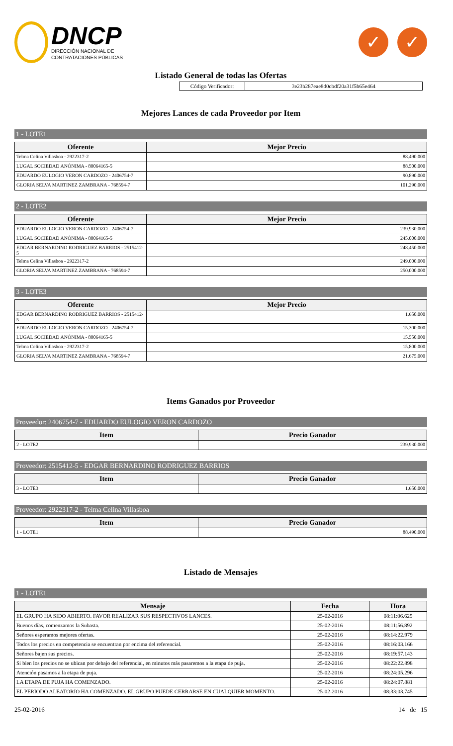DNCP
DIRECCIÓN NACIONAL DE
CONTRATACIONES PÚBLICAS
✓ ✓
Listado General de todas las Ofertas
| Código Verificador: | 3e23b287eae8d0cbdf20a31f5b65e464 |
Mejores Lances de cada Proveedor por Item
1 - LOTE1
| Oferente | Mejor Precio |
| --- | --- |
| Telma Celina Villasboa - 2922317-2 | 88.490.000 |
| LUGAL SOCIEDAD ANÓNIMA - 80064165-5 | 88.500.000 |
| EDUARDO EULOGIO VERON CARDOZO - 2406754-7 | 90.890.000 |
| GLORIA SELVA MARTINEZ ZAMBRANA - 768594-7 | 101.290.000 |
2 - LOTE2
| Oferente | Mejor Precio |
| --- | --- |
| EDUARDO EULOGIO VERON CARDOZO - 2406754-7 | 239.930.000 |
| LUGAL SOCIEDAD ANÓNIMA - 80064165-5 | 245.000.000 |
| EDGAR BERNARDINO RODRIGUEZ BARRIOS - 2515412-5 | 248.450.000 |
| Telma Celina Villasboa - 2922317-2 | 249.000.000 |
| GLORIA SELVA MARTINEZ ZAMBRANA - 768594-7 | 250.000.000 |
3 - LOTE3
| Oferente | Mejor Precio |
| --- | --- |
| EDGAR BERNARDINO RODRIGUEZ BARRIOS - 2515412-5 | 1.650.000 |
| EDUARDO EULOGIO VERON CARDOZO - 2406754-7 | 15.300.000 |
| LUGAL SOCIEDAD ANÓNIMA - 80064165-5 | 15.550.000 |
| Telma Celina Villasboa - 2922317-2 | 15.800.000 |
| GLORIA SELVA MARTINEZ ZAMBRANA - 768594-7 | 21.675.000 |
Items Ganados por Proveedor
Proveedor: 2406754-7 - EDUARDO EULOGIO VERON CARDOZO
| Item | Precio Ganador |
| --- | --- |
| 2 - LOTE2 | 239.930.000 |
Proveedor: 2515412-5 - EDGAR BERNARDINO RODRIGUEZ BARRIOS
| Item | Precio Ganador |
| --- | --- |
| 3 - LOTE3 | 1.650.000 |
Proveedor: 2922317-2 - Telma Celina Villasboa
| Item | Precio Ganador |
| --- | --- |
| 1 - LOTE1 | 88.490.000 |
Listado de Mensajes
1 - LOTE1
| Mensaje | Fecha | Hora |
| --- | --- | --- |
| EL GRUPO HA SIDO ABIERTO. FAVOR REALIZAR SUS RESPECTIVOS LANCES. | 25-02-2016 | 08:11:06.625 |
| Buenos días, comenzamos la Subasta. | 25-02-2016 | 08:11:56.892 |
| Señores esperamos mejores ofertas. | 25-02-2016 | 08:14:22.979 |
| Todos los precios en competencia se encuentran por encima del referencial. | 25-02-2016 | 08:16:03.166 |
| Señores bajen sus precios. | 25-02-2016 | 08:19:57.143 |
| Si bien los precios no se ubican por debajo del referencial, en minutos más pasaremos a la etapa de puja. | 25-02-2016 | 08:22:22.898 |
| Atención pasamos a la etapa de puja. | 25-02-2016 | 08:24:05.296 |
| LA ETAPA DE PUJA HA COMENZADO. | 25-02-2016 | 08:24:07.881 |
| EL PERIODO ALEATORIO HA COMENZADO. EL GRUPO PUEDE CERRARSE EN CUALQUIER MOMENTO. | 25-02-2016 | 08:33:03.745 |
25-02-2016 14 de 15